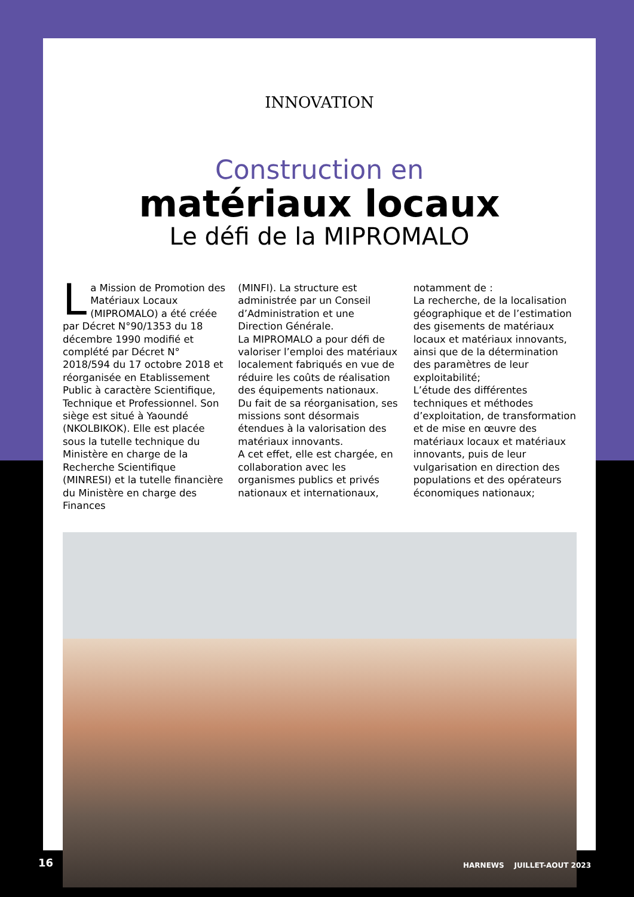INNOVATION
Construction en
matériaux locaux
Le défi de la MIPROMALO
La Mission de Promotion des Matériaux Locaux (MIPROMALO) a été créée par Décret N°90/1353 du 18 décembre 1990 modifié et complété par Décret N° 2018/594 du 17 octobre 2018 et réorganisée en Etablissement Public à caractère Scientifique, Technique et Professionnel. Son siège est situé à Yaoundé (NKOLBIKOK). Elle est placée sous la tutelle technique du Ministère en charge de la Recherche Scientifique (MINRESI) et la tutelle financière du Ministère en charge des Finances
(MINFI). La structure est administrée par un Conseil d’Administration et une Direction Générale.
La MIPROMALO a pour défi de valoriser l’emploi des matériaux localement fabriqués en vue de réduire les coûts de réalisation des équipements nationaux.
Du fait de sa réorganisation, ses missions sont désormais étendues à la valorisation des matériaux innovants.
A cet effet, elle est chargée, en collaboration avec les organismes publics et privés nationaux et internationaux,
notamment de :
La recherche, de la localisation géographique et de l’estimation des gisements de matériaux locaux et matériaux innovants, ainsi que de la détermination des paramètres de leur exploitabilité;
L’étude des différentes techniques et méthodes d’exploitation, de transformation et de mise en œuvre des matériaux locaux et matériaux innovants, puis de leur vulgarisation en direction des populations et des opérateurs économiques nationaux;
16 HARNEWS JUILLET-AOUT 2023